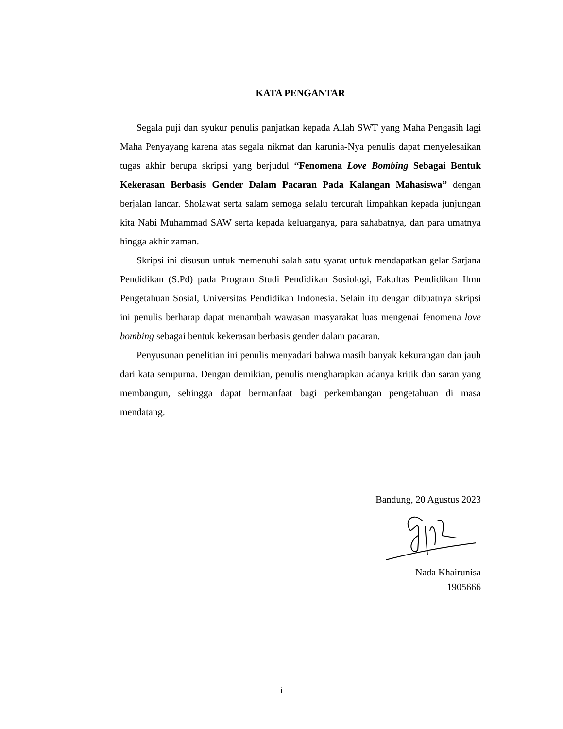KATA PENGANTAR
Segala puji dan syukur penulis panjatkan kepada Allah SWT yang Maha Pengasih lagi Maha Penyayang karena atas segala nikmat dan karunia-Nya penulis dapat menyelesaikan tugas akhir berupa skripsi yang berjudul “Fenomena Love Bombing Sebagai Bentuk Kekerasan Berbasis Gender Dalam Pacaran Pada Kalangan Mahasiswa” dengan berjalan lancar. Sholawat serta salam semoga selalu tercurah limpahkan kepada junjungan kita Nabi Muhammad SAW serta kepada keluarganya, para sahabatnya, dan para umatnya hingga akhir zaman.
Skripsi ini disusun untuk memenuhi salah satu syarat untuk mendapatkan gelar Sarjana Pendidikan (S.Pd) pada Program Studi Pendidikan Sosiologi, Fakultas Pendidikan Ilmu Pengetahuan Sosial, Universitas Pendidikan Indonesia. Selain itu dengan dibuatnya skripsi ini penulis berharap dapat menambah wawasan masyarakat luas mengenai fenomena love bombing sebagai bentuk kekerasan berbasis gender dalam pacaran.
Penyusunan penelitian ini penulis menyadari bahwa masih banyak kekurangan dan jauh dari kata sempurna. Dengan demikian, penulis mengharapkan adanya kritik dan saran yang membangun, sehingga dapat bermanfaat bagi perkembangan pengetahuan di masa mendatang.
Bandung, 20 Agustus 2023
Nada Khairunisa
1905666
i